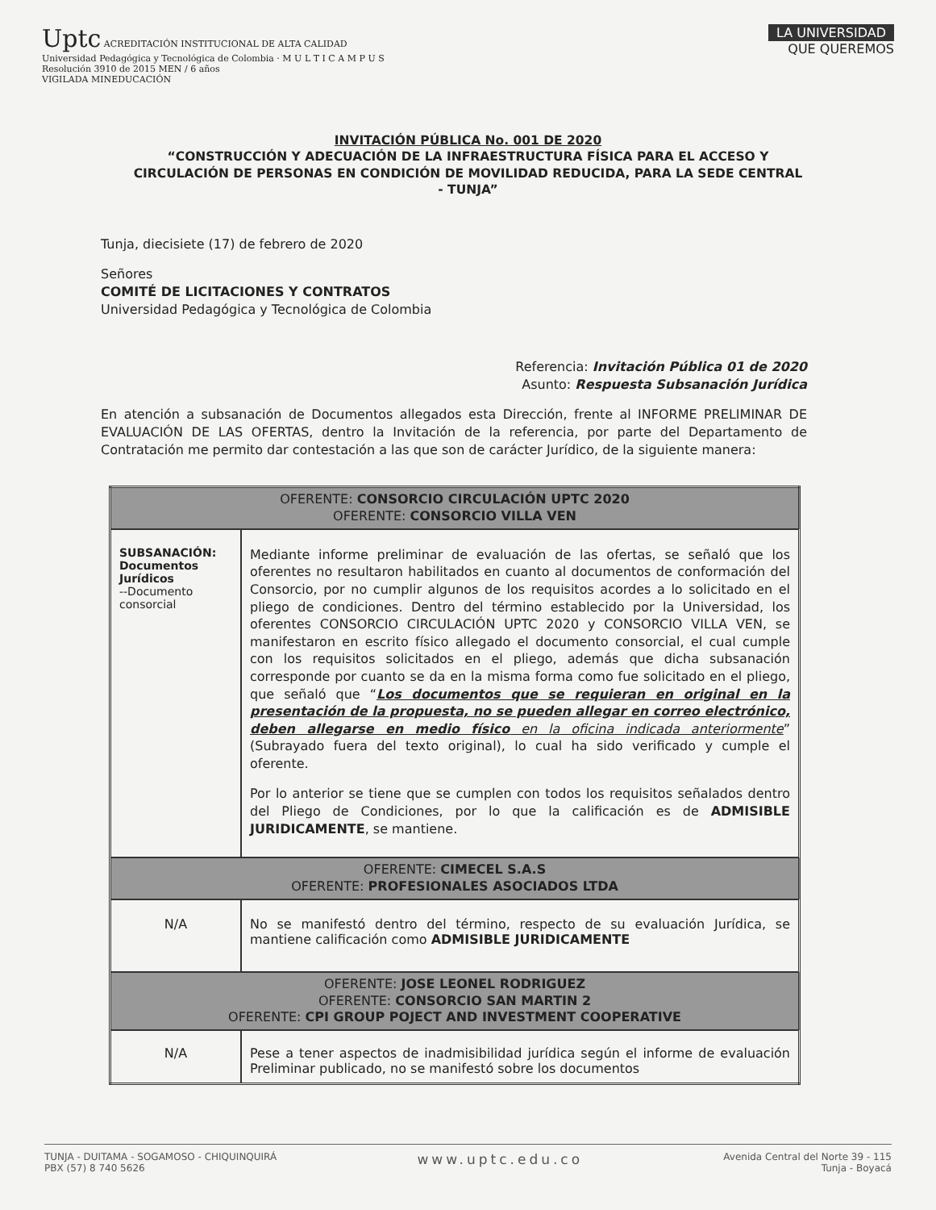Uptc ACREDITACIÓN INSTITUCIONAL DE ALTA CALIDAD
Universidad Pedagógica y Tecnológica de Colombia · M U L T I C A M P U S
Resolución 3910 de 2015 MEN / 6 años
VIGILADA MINEDUCACIÓN
LA UNIVERSIDAD
QUE QUEREMOS
INVITACIÓN PÚBLICA No. 001 DE 2020
“CONSTRUCCIÓN Y ADECUACIÓN DE LA INFRAESTRUCTURA FÍSICA PARA EL ACCESO Y CIRCULACIÓN DE PERSONAS EN CONDICIÓN DE MOVILIDAD REDUCIDA, PARA LA SEDE CENTRAL - TUNJA”
Tunja, diecisiete (17) de febrero de 2020
Señores
COMITÉ DE LICITACIONES Y CONTRATOS
Universidad Pedagógica y Tecnológica de Colombia
Referencia: Invitación Pública 01 de 2020
Asunto: Respuesta Subsanación Jurídica
En atención a subsanación de Documentos allegados esta Dirección, frente al INFORME PRELIMINAR DE EVALUACIÓN DE LAS OFERTAS, dentro la Invitación de la referencia, por parte del Departamento de Contratación me permito dar contestación a las que son de carácter Jurídico, de la siguiente manera:
| OFERENTE: CONSORCIO CIRCULACIÓN UPTC 2020 OFERENTE: CONSORCIO VILLA VEN | |
| SUBSANACIÓN: Documentos Jurídicos --Documento consorcial | Mediante informe preliminar de evaluación de las ofertas, se señaló que los oferentes no resultaron habilitados en cuanto al documentos de conformación del Consorcio, por no cumplir algunos de los requisitos acordes a lo solicitado en el pliego de condiciones. Dentro del término establecido por la Universidad, los oferentes CONSORCIO CIRCULACIÓN UPTC 2020 y CONSORCIO VILLA VEN, se manifestaron en escrito físico allegado el documento consorcial, el cual cumple con los requisitos solicitados en el pliego, además que dicha subsanación corresponde por cuanto se da en la misma forma como fue solicitado en el pliego, que señaló que “ Los documentos que se requieran en original en la presentación de la propuesta, no se pueden allegar en correo electrónico, deben allegarse en medio físico en la oficina indicada anteriormente ” (Subrayado fuera del texto original), lo cual ha sido verificado y cumple el oferente. Por lo anterior se tiene que se cumplen con todos los requisitos señalados dentro del Pliego de Condiciones, por lo que la calificación es de ADMISIBLE JURIDICAMENTE , se mantiene. |
| OFERENTE: CIMECEL S.A.S OFERENTE: PROFESIONALES ASOCIADOS LTDA | |
| N/A | No se manifestó dentro del término, respecto de su evaluación Jurídica, se mantiene calificación como ADMISIBLE JURIDICAMENTE |
| OFERENTE: JOSE LEONEL RODRIGUEZ OFERENTE: CONSORCIO SAN MARTIN 2 OFERENTE: CPI GROUP POJECT AND INVESTMENT COOPERATIVE | |
| N/A | Pese a tener aspectos de inadmisibilidad jurídica según el informe de evaluación Preliminar publicado, no se manifestó sobre los documentos |
TUNJA - DUITAMA - SOGAMOSO - CHIQUINQUIRÁ
PBX (57) 8 740 5626
www.uptc.edu.co
Avenida Central del Norte 39 - 115
Tunja - Boyacá